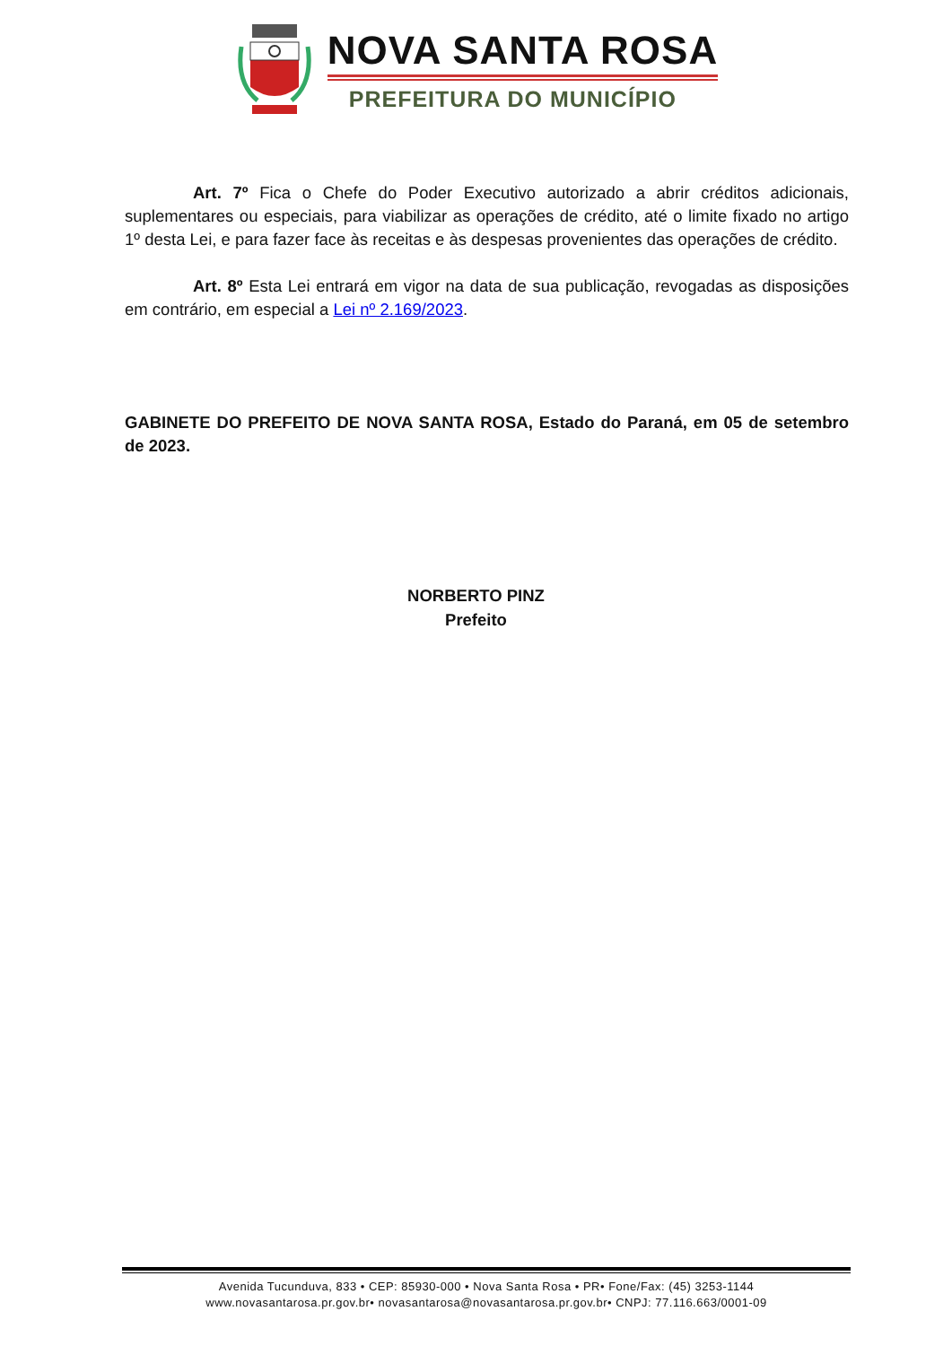NOVA SANTA ROSA
PREFEITURA DO MUNICÍPIO
Art. 7º Fica o Chefe do Poder Executivo autorizado a abrir créditos adicionais, suplementares ou especiais, para viabilizar as operações de crédito, até o limite fixado no artigo 1º desta Lei, e para fazer face às receitas e às despesas provenientes das operações de crédito.
Art. 8º Esta Lei entrará em vigor na data de sua publicação, revogadas as disposições em contrário, em especial a Lei nº 2.169/2023.
GABINETE DO PREFEITO DE NOVA SANTA ROSA, Estado do Paraná, em 05 de setembro de 2023.
NORBERTO PINZ
Prefeito
Avenida Tucunduva, 833 • CEP: 85930-000 • Nova Santa Rosa • PR• Fone/Fax: (45) 3253-1144
www.novasantarosa.pr.gov.br• novasantarosa@novasantarosa.pr.gov.br• CNPJ: 77.116.663/0001-09